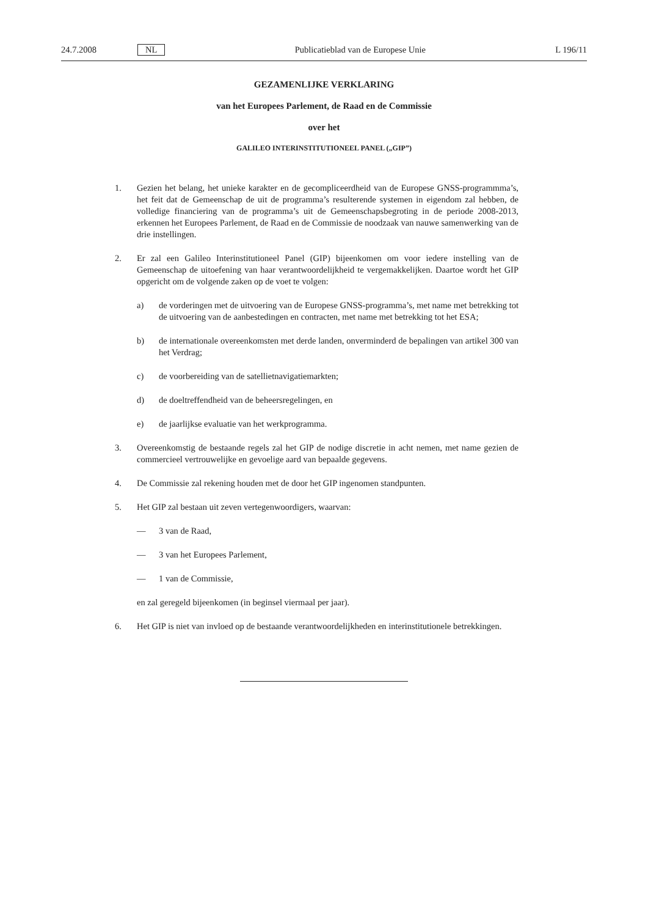24.7.2008 NL Publicatieblad van de Europese Unie L 196/11
GEZAMENLIJKE VERKLARING
van het Europees Parlement, de Raad en de Commissie
over het
GALILEO INTERINSTITUTIONEEL PANEL („GIP”)
1. Gezien het belang, het unieke karakter en de gecompliceerdheid van de Europese GNSS-programmma’s, het feit dat de Gemeenschap de uit de programma’s resulterende systemen in eigendom zal hebben, de volledige financiering van de programma’s uit de Gemeenschapsbegroting in de periode 2008-2013, erkennen het Europees Parlement, de Raad en de Commissie de noodzaak van nauwe samenwerking van de drie instellingen.
2. Er zal een Galileo Interinstitutioneel Panel (GIP) bijeenkomen om voor iedere instelling van de Gemeenschap de uitoefening van haar verantwoordelijkheid te vergemakkelijken. Daartoe wordt het GIP opgericht om de volgende zaken op de voet te volgen:
a) de vorderingen met de uitvoering van de Europese GNSS-programma’s, met name met betrekking tot de uitvoering van de aanbestedingen en contracten, met name met betrekking tot het ESA;
b) de internationale overeenkomsten met derde landen, onverminderd de bepalingen van artikel 300 van het Verdrag;
c) de voorbereiding van de satellietnavigatiemarkten;
d) de doeltreffendheid van de beheersregelingen, en
e) de jaarlijkse evaluatie van het werkprogramma.
3. Overeenkomstig de bestaande regels zal het GIP de nodige discretie in acht nemen, met name gezien de commercieel vertrouwelijke en gevoelige aard van bepaalde gegevens.
4. De Commissie zal rekening houden met de door het GIP ingenomen standpunten.
5. Het GIP zal bestaan uit zeven vertegenwoordigers, waarvan:
— 3 van de Raad,
— 3 van het Europees Parlement,
— 1 van de Commissie,
en zal geregeld bijeenkomen (in beginsel viermaal per jaar).
6. Het GIP is niet van invloed op de bestaande verantwoordelijkheden en interinstitutionele betrekkingen.